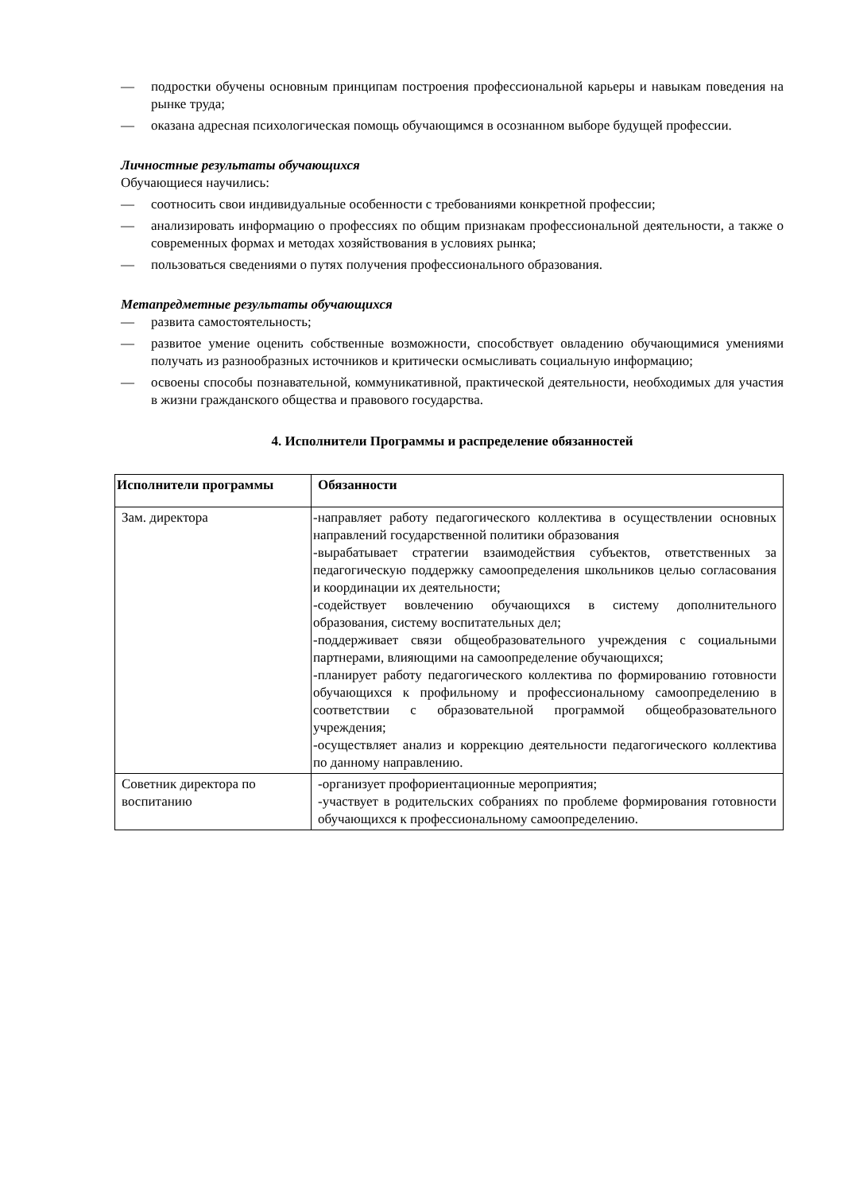— подростки обучены основным принципам построения профессиональной карьеры и навыкам поведения на рынке труда;
— оказана адресная психологическая помощь обучающимся в осознанном выборе будущей профессии.
Личностные результаты обучающихся
Обучающиеся научились:
— соотносить свои индивидуальные особенности с требованиями конкретной профессии;
— анализировать информацию о профессиях по общим признакам профессиональной деятельности, а также о современных формах и методах хозяйствования в условиях рынка;
— пользоваться сведениями о путях получения профессионального образования.
Метапредметные результаты обучающихся
— развита самостоятельность;
— развитое умение оценить собственные возможности, способствует овладению обучающимися умениями получать из разнообразных источников и критически осмысливать социальную информацию;
— освоены способы познавательной, коммуникативной, практической деятельности, необходимых для участия в жизни гражданского общества и правового государства.
4. Исполнители Программы и распределение обязанностей
| Исполнители программы | Обязанности |
| --- | --- |
| Зам. директора | -направляет работу педагогического коллектива в осуществлении основных направлений государственной политики образования -вырабатывает стратегии взаимодействия субъектов, ответственных за педагогическую поддержку самоопределения школьников целью согласования и координации их деятельности; -содействует вовлечению обучающихся в систему дополнительного образования, систему воспитательных дел; -поддерживает связи общеобразовательного учреждения с социальными партнерами, влияющими на самоопределение обучающихся; -планирует работу педагогического коллектива по формированию готовности обучающихся к профильному и профессиональному самоопределению в соответствии с образовательной программой общеобразовательного учреждения; -осуществляет анализ и коррекцию деятельности педагогического коллектива по данному направлению. |
| Советник директора по воспитанию | -организует профориентационные мероприятия; -участвует в родительских собраниях по проблеме формирования готовности обучающихся к профессиональному самоопределению. |